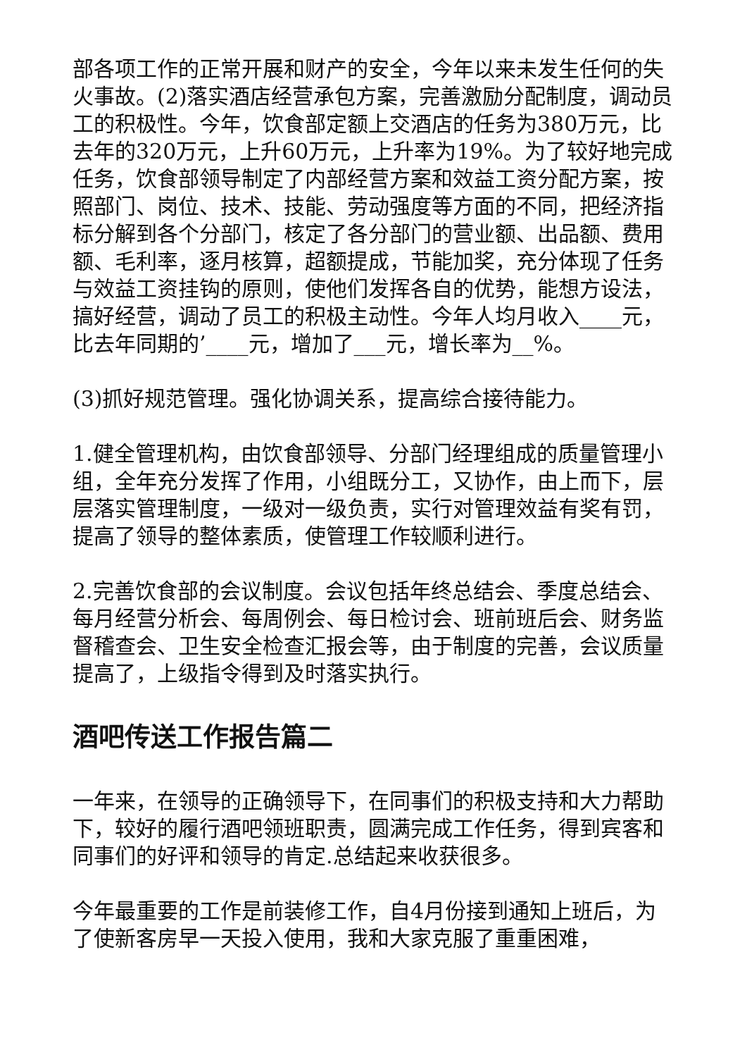部各项工作的正常开展和财产的安全，今年以来未发生任何的失火事故。(2)落实酒店经营承包方案，完善激励分配制度，调动员工的积极性。今年，饮食部定额上交酒店的任务为380万元，比去年的320万元，上升60万元，上升率为19%。为了较好地完成任务，饮食部领导制定了内部经营方案和效益工资分配方案，按照部门、岗位、技术、技能、劳动强度等方面的不同，把经济指标分解到各个分部门，核定了各分部门的营业额、出品额、费用额、毛利率，逐月核算，超额提成，节能加奖，充分体现了任务与效益工资挂钩的原则，使他们发挥各自的优势，能想方设法，搞好经营，调动了员工的积极主动性。今年人均月收入____元，比去年同期的’____元，增加了___元，增长率为__%。
(3)抓好规范管理。强化协调关系，提高综合接待能力。
1.健全管理机构，由饮食部领导、分部门经理组成的质量管理小组，全年充分发挥了作用，小组既分工，又协作，由上而下，层层落实管理制度，一级对一级负责，实行对管理效益有奖有罚，提高了领导的整体素质，使管理工作较顺利进行。
2.完善饮食部的会议制度。会议包括年终总结会、季度总结会、每月经营分析会、每周例会、每日检讨会、班前班后会、财务监督稽查会、卫生安全检查汇报会等，由于制度的完善，会议质量提高了，上级指令得到及时落实执行。
酒吧传送工作报告篇二
一年来，在领导的正确领导下，在同事们的积极支持和大力帮助下，较好的履行酒吧领班职责，圆满完成工作任务，得到宾客和同事们的好评和领导的肯定.总结起来收获很多。
今年最重要的工作是前装修工作，自4月份接到通知上班后，为了使新客房早一天投入使用，我和大家克服了重重困难，